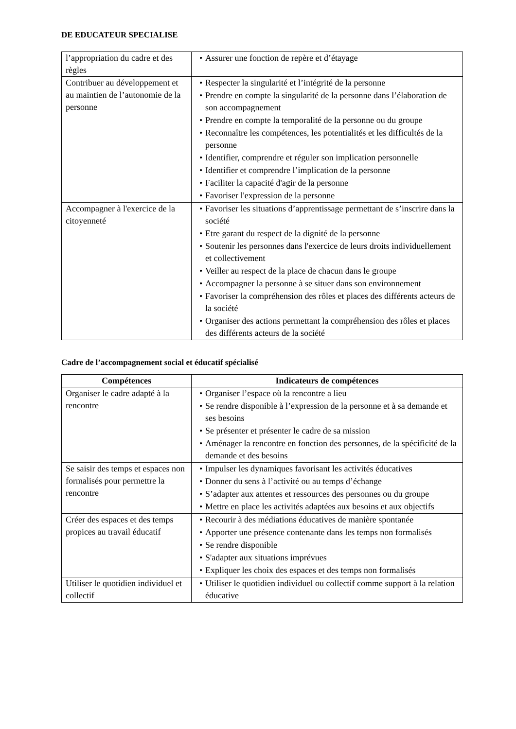DE EDUCATEUR SPECIALISE
| l’appropriation du cadre et des règles | • Assurer une fonction de repère et d’étayage |
| Contribuer au développement et au maintien de l’autonomie de la personne | • Respecter la singularité et l’intégrité de la personne • Prendre en compte la singularité de la personne dans l’élaboration de son accompagnement • Prendre en compte la temporalité de la personne ou du groupe • Reconnaître les compétences, les potentialités et les difficultés de la personne • Identifier, comprendre et réguler son implication personnelle • Identifier et comprendre l’implication de la personne • Faciliter la capacité d'agir de la personne • Favoriser l'expression de la personne |
| Accompagner à l'exercice de la citoyenneté | • Favoriser les situations d’apprentissage permettant de s’inscrire dans la société • Etre garant du respect de la dignité de la personne • Soutenir les personnes dans l'exercice de leurs droits individuellement et collectivement • Veiller au respect de la place de chacun dans le groupe • Accompagner la personne à se situer dans son environnement • Favoriser la compréhension des rôles et places des différents acteurs de la société • Organiser des actions permettant la compréhension des rôles et places des différents acteurs de la société |
Cadre de l’accompagnement social et éducatif spécialisé
| Compétences | Indicateurs de compétences |
| --- | --- |
| Organiser le cadre adapté à la rencontre | • Organiser l’espace où la rencontre a lieu • Se rendre disponible à l’expression de la personne et à sa demande et ses besoins • Se présenter et présenter le cadre de sa mission • Aménager la rencontre en fonction des personnes, de la spécificité de la demande et des besoins |
| Se saisir des temps et espaces non formalisés pour permettre la rencontre | • Impulser les dynamiques favorisant les activités éducatives • Donner du sens à l’activité ou au temps d’échange • S’adapter aux attentes et ressources des personnes ou du groupe • Mettre en place les activités adaptées aux besoins et aux objectifs |
| Créer des espaces et des temps propices au travail éducatif | • Recourir à des médiations éducatives de manière spontanée • Apporter une présence contenante dans les temps non formalisés • Se rendre disponible • S'adapter aux situations imprévues • Expliquer les choix des espaces et des temps non formalisés |
| Utiliser le quotidien individuel et collectif | • Utiliser le quotidien individuel ou collectif comme support à la relation éducative |